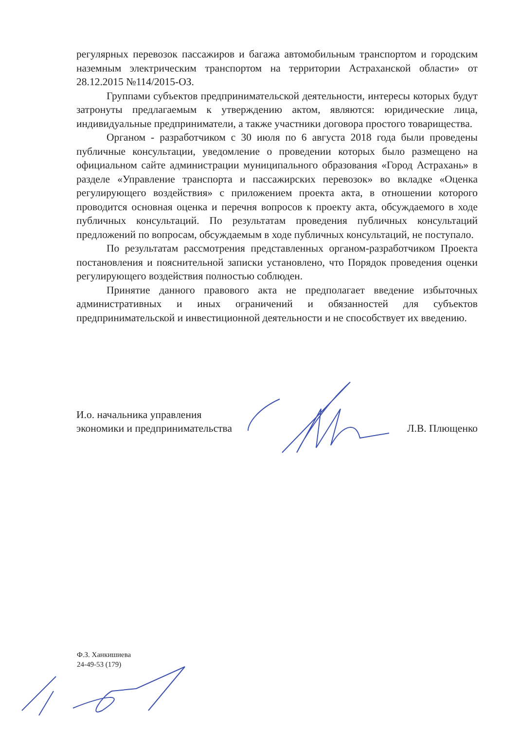регулярных перевозок пассажиров и багажа автомобильным транспортом и городским наземным электрическим транспортом на территории Астраханской области» от 28.12.2015 №114/2015-ОЗ.
Группами субъектов предпринимательской деятельности, интересы которых будут затронуты предлагаемым к утверждению актом, являются: юридические лица, индивидуальные предприниматели, а также участники договора простого товарищества.
Органом - разработчиком с 30 июля по 6 августа 2018 года были проведены публичные консультации, уведомление о проведении которых было размещено на официальном сайте администрации муниципального образования «Город Астрахань» в разделе «Управление транспорта и пассажирских перевозок» во вкладке «Оценка регулирующего воздействия» с приложением проекта акта, в отношении которого проводится основная оценка и перечня вопросов к проекту акта, обсуждаемого в ходе публичных консультаций. По результатам проведения публичных консультаций предложений по вопросам, обсуждаемым в ходе публичных консультаций, не поступало.
По результатам рассмотрения представленных органом-разработчиком Проекта постановления и пояснительной записки установлено, что Порядок проведения оценки регулирующего воздействия полностью соблюден.
Принятие данного правового акта не предполагает введение избыточных административных и иных ограничений и обязанностей для субъектов предпринимательской и инвестиционной деятельности и не способствует их введению.
И.о. начальника управления
экономики и предпринимательства
Л.В. Плющенко
Ф.З. Ханкишиева
24-49-53 (179)